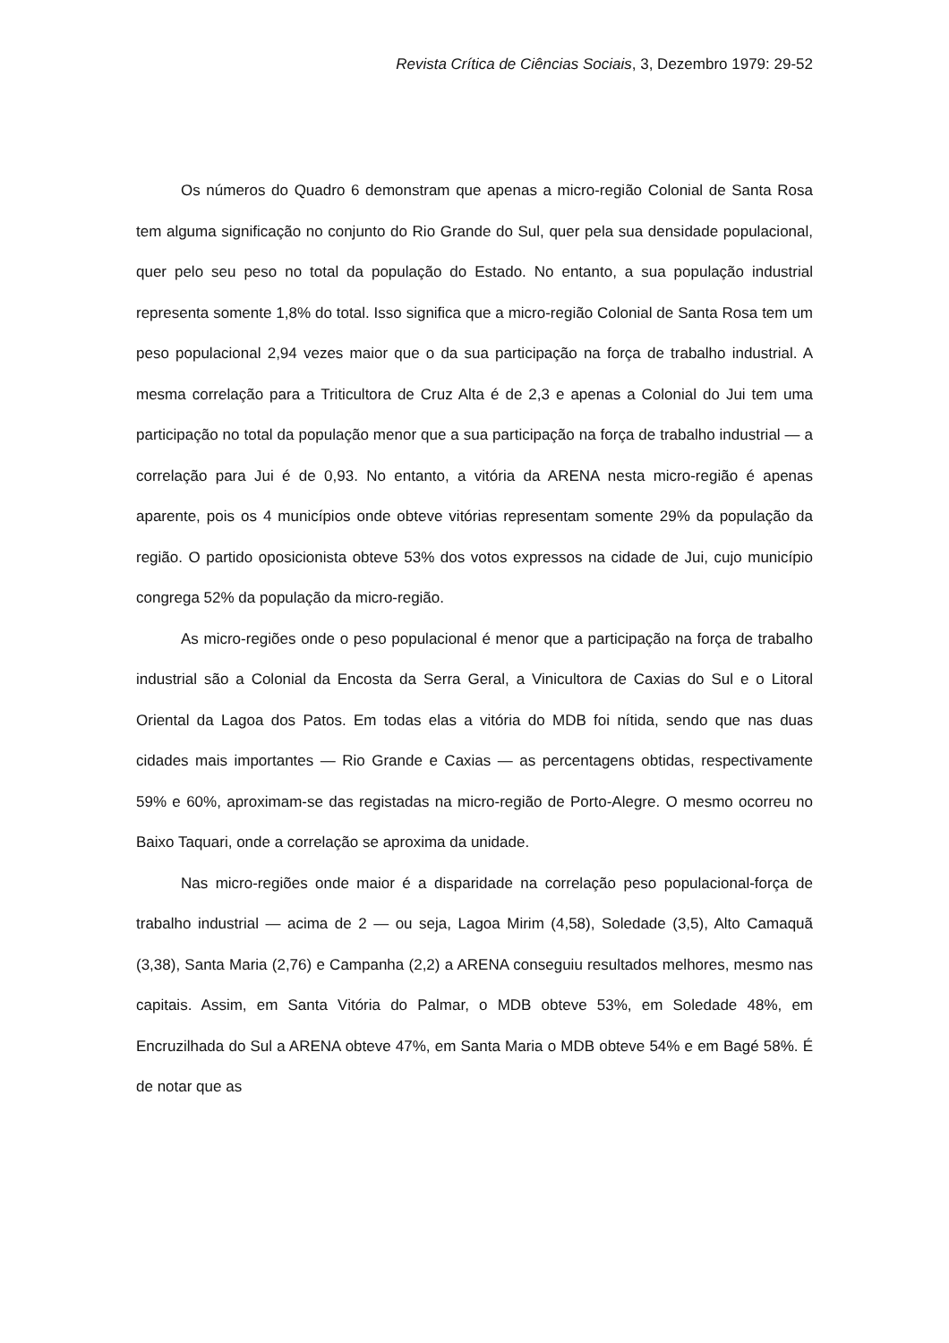Revista Crítica de Ciências Sociais, 3, Dezembro 1979: 29-52
Os números do Quadro 6 demonstram que apenas a micro-região Colonial de Santa Rosa tem alguma significação no conjunto do Rio Grande do Sul, quer pela sua densidade populacional, quer pelo seu peso no total da população do Estado. No entanto, a sua população industrial representa somente 1,8% do total. Isso significa que a micro-região Colonial de Santa Rosa tem um peso populacional 2,94 vezes maior que o da sua participação na força de trabalho industrial. A mesma correlação para a Triticultora de Cruz Alta é de 2,3 e apenas a Colonial do Jui tem uma participação no total da população menor que a sua participação na força de trabalho industrial — a correlação para Jui é de 0,93. No entanto, a vitória da ARENA nesta micro-região é apenas aparente, pois os 4 municípios onde obteve vitórias representam somente 29% da população da região. O partido oposicionista obteve 53% dos votos expressos na cidade de Jui, cujo município congrega 52% da população da micro-região.
As micro-regiões onde o peso populacional é menor que a participação na força de trabalho industrial são a Colonial da Encosta da Serra Geral, a Vinicultora de Caxias do Sul e o Litoral Oriental da Lagoa dos Patos. Em todas elas a vitória do MDB foi nítida, sendo que nas duas cidades mais importantes — Rio Grande e Caxias — as percentagens obtidas, respectivamente 59% e 60%, aproximam-se das registadas na micro-região de Porto-Alegre. O mesmo ocorreu no Baixo Taquari, onde a correlação se aproxima da unidade.
Nas micro-regiões onde maior é a disparidade na correlação peso populacional-força de trabalho industrial — acima de 2 — ou seja, Lagoa Mirim (4,58), Soledade (3,5), Alto Camaquã (3,38), Santa Maria (2,76) e Campanha (2,2) a ARENA conseguiu resultados melhores, mesmo nas capitais. Assim, em Santa Vitória do Palmar, o MDB obteve 53%, em Soledade 48%, em Encruzilhada do Sul a ARENA obteve 47%, em Santa Maria o MDB obteve 54% e em Bagé 58%. É de notar que as